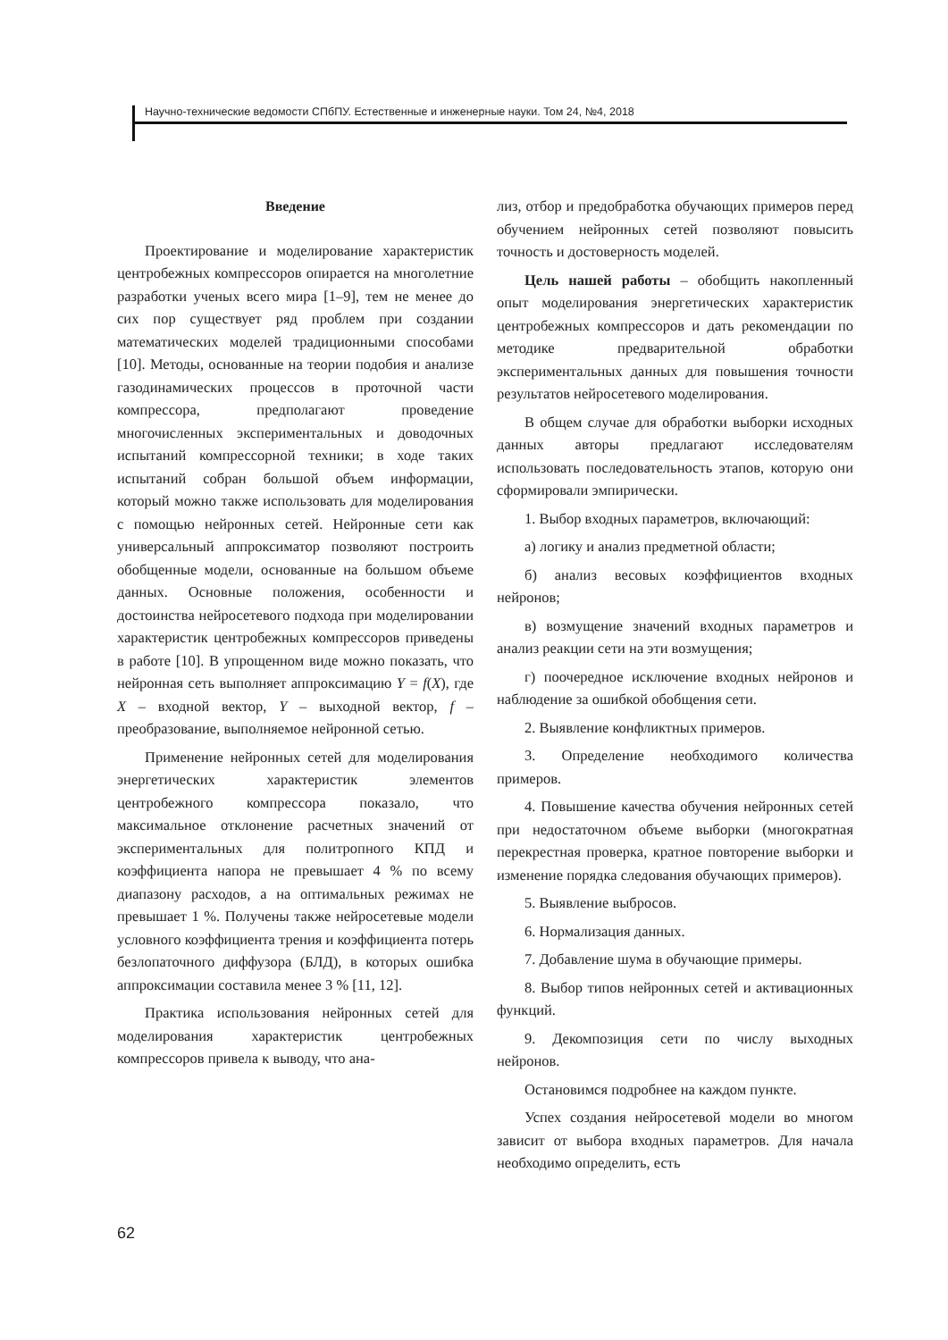Научно-технические ведомости СПбПУ. Естественные и инженерные науки. Том 24, №4, 2018
Введение
Проектирование и моделирование характеристик центробежных компрессоров опирается на многолетние разработки ученых всего мира [1–9], тем не менее до сих пор существует ряд проблем при создании математических моделей традиционными способами [10]. Методы, основанные на теории подобия и анализе газодинамических процессов в проточной части компрессора, предполагают проведение многочисленных экспериментальных и доводочных испытаний компрессорной техники; в ходе таких испытаний собран большой объем информации, который можно также использовать для моделирования с помощью нейронных сетей. Нейронные сети как универсальный аппроксиматор позволяют построить обобщенные модели, основанные на большом объеме данных. Основные положения, особенности и достоинства нейросетевого подхода при моделировании характеристик центробежных компрессоров приведены в работе [10]. В упрощенном виде можно показать, что нейронная сеть выполняет аппроксимацию Y = f(X), где X – входной вектор, Y – выходной вектор, f – преобразование, выполняемое нейронной сетью.
Применение нейронных сетей для моделирования энергетических характеристик элементов центробежного компрессора показало, что максимальное отклонение расчетных значений от экспериментальных для политропного КПД и коэффициента напора не превышает 4 % по всему диапазону расходов, а на оптимальных режимах не превышает 1 %. Получены также нейросетевые модели условного коэффициента трения и коэффициента потерь безлопаточного диффузора (БЛД), в которых ошибка аппроксимации составила менее 3 % [11, 12].
Практика использования нейронных сетей для моделирования характеристик центробежных компрессоров привела к выводу, что ана-
лиз, отбор и предобработка обучающих примеров перед обучением нейронных сетей позволяют повысить точность и достоверность моделей.
Цель нашей работы – обобщить накопленный опыт моделирования энергетических характеристик центробежных компрессоров и дать рекомендации по методике предварительной обработки экспериментальных данных для повышения точности результатов нейросетевого моделирования.
В общем случае для обработки выборки исходных данных авторы предлагают исследователям использовать последовательность этапов, которую они сформировали эмпирически.
1. Выбор входных параметров, включающий:
а) логику и анализ предметной области;
б) анализ весовых коэффициентов входных нейронов;
в) возмущение значений входных параметров и анализ реакции сети на эти возмущения;
г) поочередное исключение входных нейронов и наблюдение за ошибкой обобщения сети.
2. Выявление конфликтных примеров.
3. Определение необходимого количества примеров.
4. Повышение качества обучения нейронных сетей при недостаточном объеме выборки (многократная перекрестная проверка, кратное повторение выборки и изменение порядка следования обучающих примеров).
5. Выявление выбросов.
6. Нормализация данных.
7. Добавление шума в обучающие примеры.
8. Выбор типов нейронных сетей и активационных функций.
9. Декомпозиция сети по числу выходных нейронов.
Остановимся подробнее на каждом пункте.
Успех создания нейросетевой модели во многом зависит от выбора входных параметров. Для начала необходимо определить, есть
62